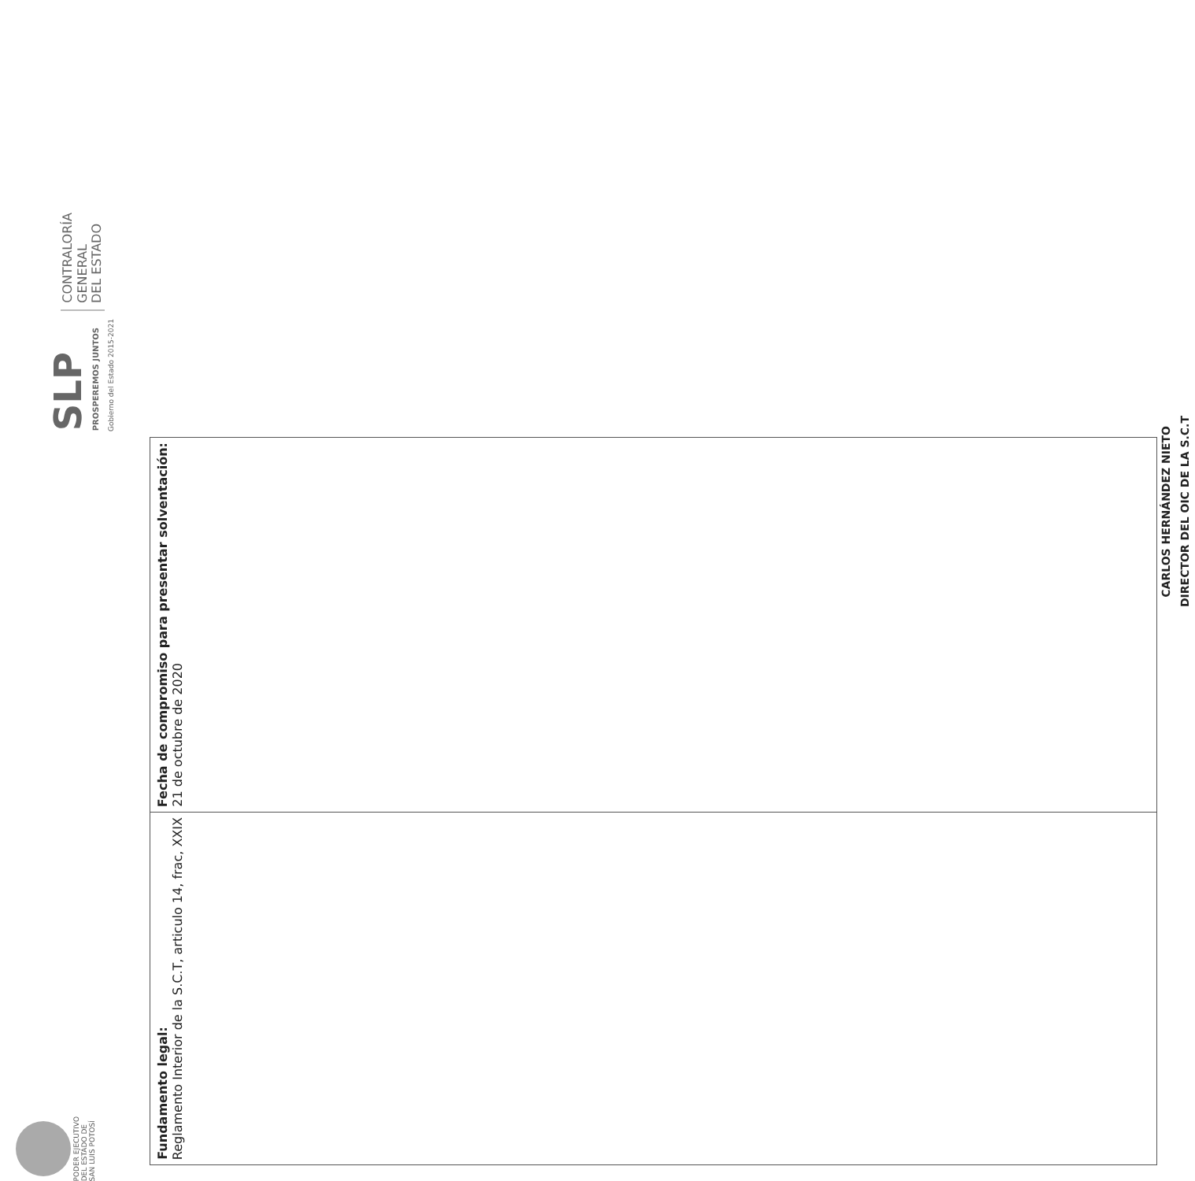PODER EJECUTIVO
DEL ESTADO DE
SAN LUIS POTOSÍ
SLP
PROSPEREMOS JUNTOS
Gobierno del Estado 2015-2021
CONTRALORÍA
GENERAL
DEL ESTADO
| Fundamento legal: Reglamento Interior de la S.C.T, articulo 14, frac, XXIX | Fecha de compromiso para presentar solventación: 21 de octubre de 2020 |
CARLOS HERNÁNDEZ NIETO
DIRECTOR DEL OIC DE LA S.C.T